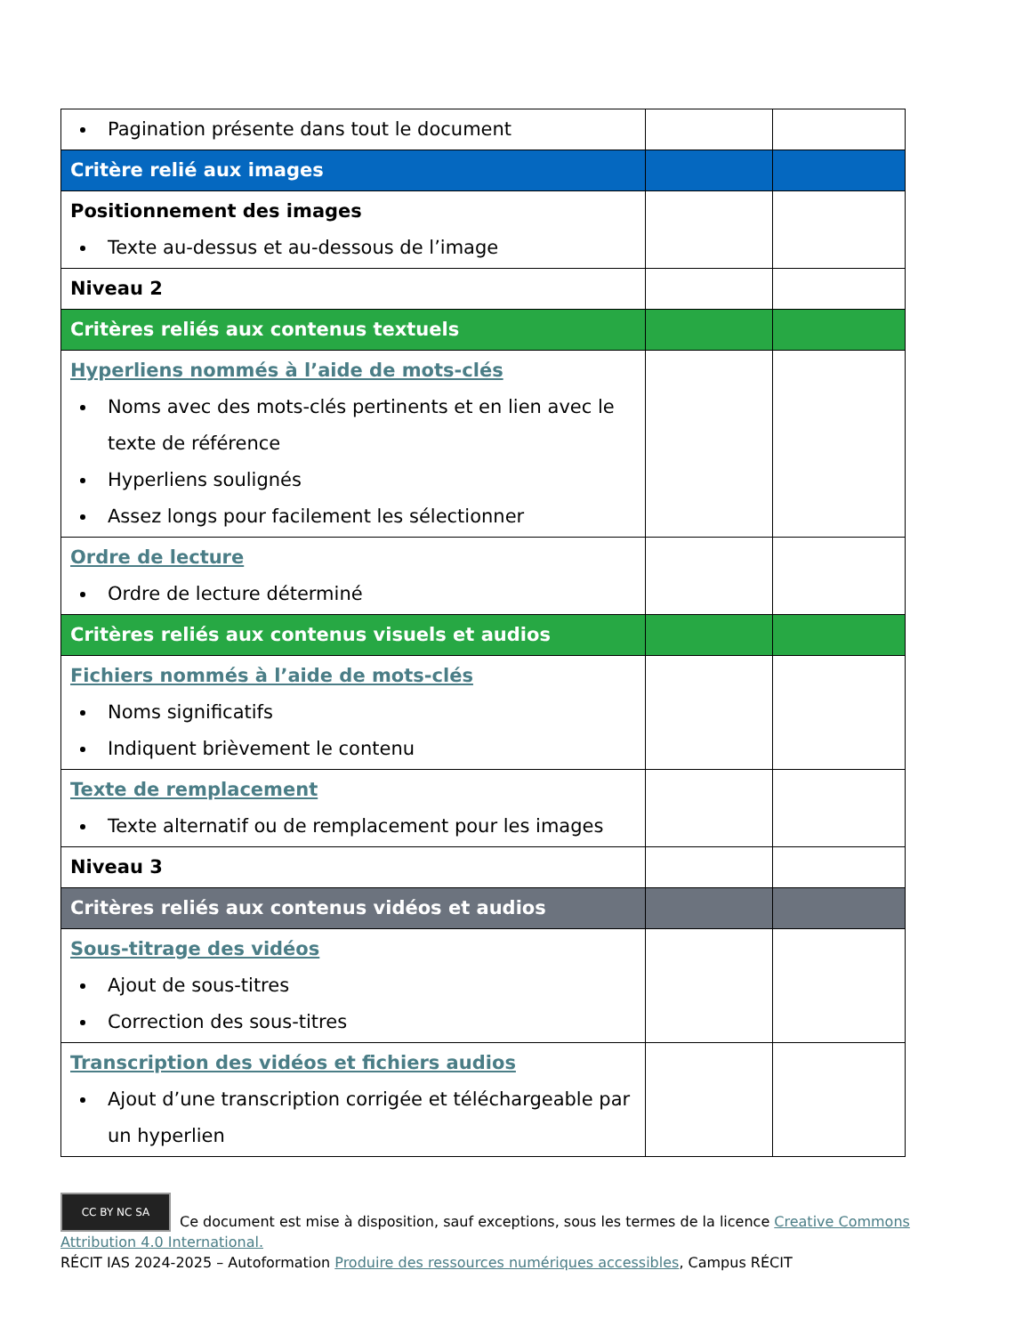| Pagination présente dans tout le document | | |
| Critère relié aux images | | |
| Positionnement des images Texte au-dessus et au-dessous de l’image | | |
| Niveau 2 | | |
| Critères reliés aux contenus textuels | | |
| Hyperliens nommés à l’aide de mots-clés Noms avec des mots-clés pertinents et en lien avec le texte de référence Hyperliens soulignés Assez longs pour facilement les sélectionner | | |
| Ordre de lecture Ordre de lecture déterminé | | |
| Critères reliés aux contenus visuels et audios | | |
| Fichiers nommés à l’aide de mots-clés Noms significatifs Indiquent brièvement le contenu | | |
| Texte de remplacement Texte alternatif ou de remplacement pour les images | | |
| Niveau 3 | | |
| Critères reliés aux contenus vidéos et audios | | |
| Sous-titrage des vidéos Ajout de sous-titres Correction des sous-titres | | |
| Transcription des vidéos et fichiers audios Ajout d’une transcription corrigée et téléchargeable par un hyperlien | | |
CC BY NC SA Ce document est mise à disposition, sauf exceptions, sous les termes de la licence Creative Commons Attribution 4.0 International.
RÉCIT IAS 2024-2025 – Autoformation Produire des ressources numériques accessibles, Campus RÉCIT